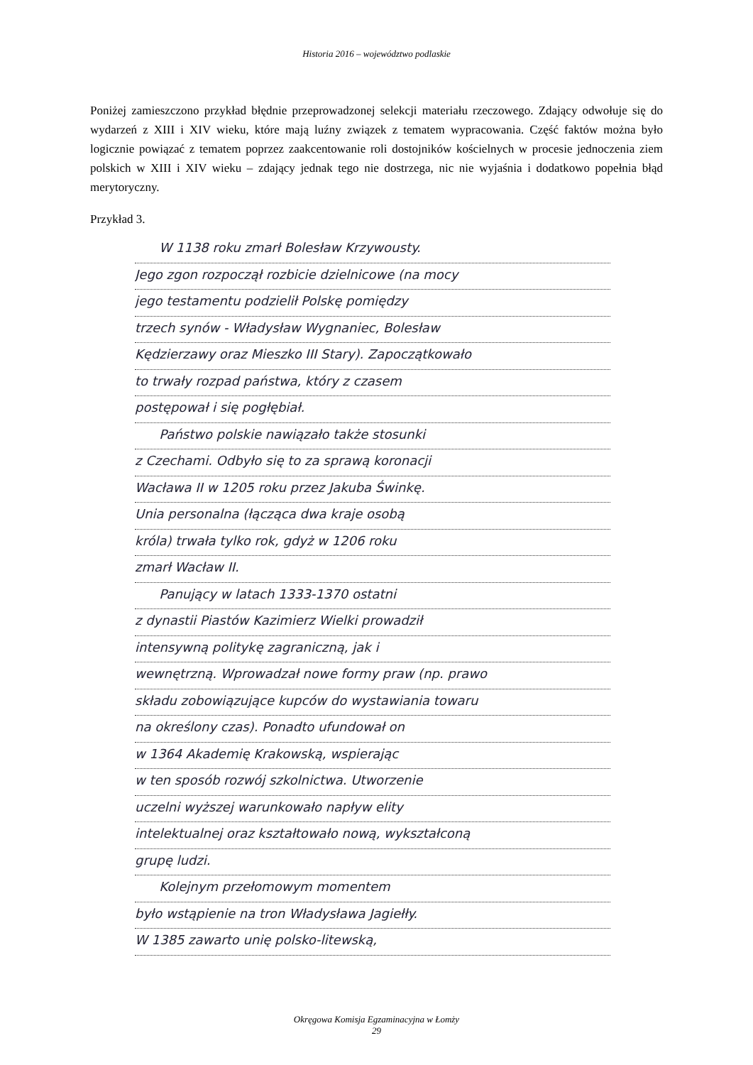Historia 2016 – województwo podlaskie
Poniżej zamieszczono przykład błędnie przeprowadzonej selekcji materiału rzeczowego. Zdający odwołuje się do wydarzeń z XIII i XIV wieku, które mają luźny związek z tematem wypracowania. Część faktów można było logicznie powiązać z tematem poprzez zaakcentowanie roli dostojników kościelnych w procesie jednoczenia ziem polskich w XIII i XIV wieku – zdający jednak tego nie dostrzega, nic nie wyjaśnia i dodatkowo popełnia błąd merytoryczny.
Przykład 3.
W 1138 roku zmarł Bolesław Krzywousty.
Jego zgon rozpoczął rozbicie dzielnicowe (na mocy
jego testamentu podzielił Polskę pomiędzy
trzech synów - Władysław Wygnaniec, Bolesław
Kędzierzawy oraz Mieszko III Stary). Zapoczątkowało
to trwały rozpad państwa, który z czasem
postępował i się pogłębiał.
Państwo polskie nawiązało także stosunki
z Czechami. Odbyło się to za sprawą koronacji
Wacława II w 1205 roku przez Jakuba Świnkę.
Unia personalna (łącząca dwa kraje osobą
króla) trwała tylko rok, gdyż w 1206 roku
zmarł Wacław II.
Panujący w latach 1333-1370 ostatni
z dynastii Piastów Kazimierz Wielki prowadził
intensywną politykę zagraniczną, jak i
wewnętrzną. Wprowadzał nowe formy praw (np. prawo
składu zobowiązujące kupców do wystawiania towaru
na określony czas). Ponadto ufundował on
w 1364 Akademię Krakowską, wspierając
w ten sposób rozwój szkolnictwa. Utworzenie
uczelni wyższej warunkowało napływ elity
intelektualnej oraz kształtowało nową, wykształconą
grupę ludzi.
Kolejnym przełomowym momentem
było wstąpienie na tron Władysława Jagiełły.
W 1385 zawarto unię polsko-litewską,
Okręgowa Komisja Egzaminacyjna w Łomży
29